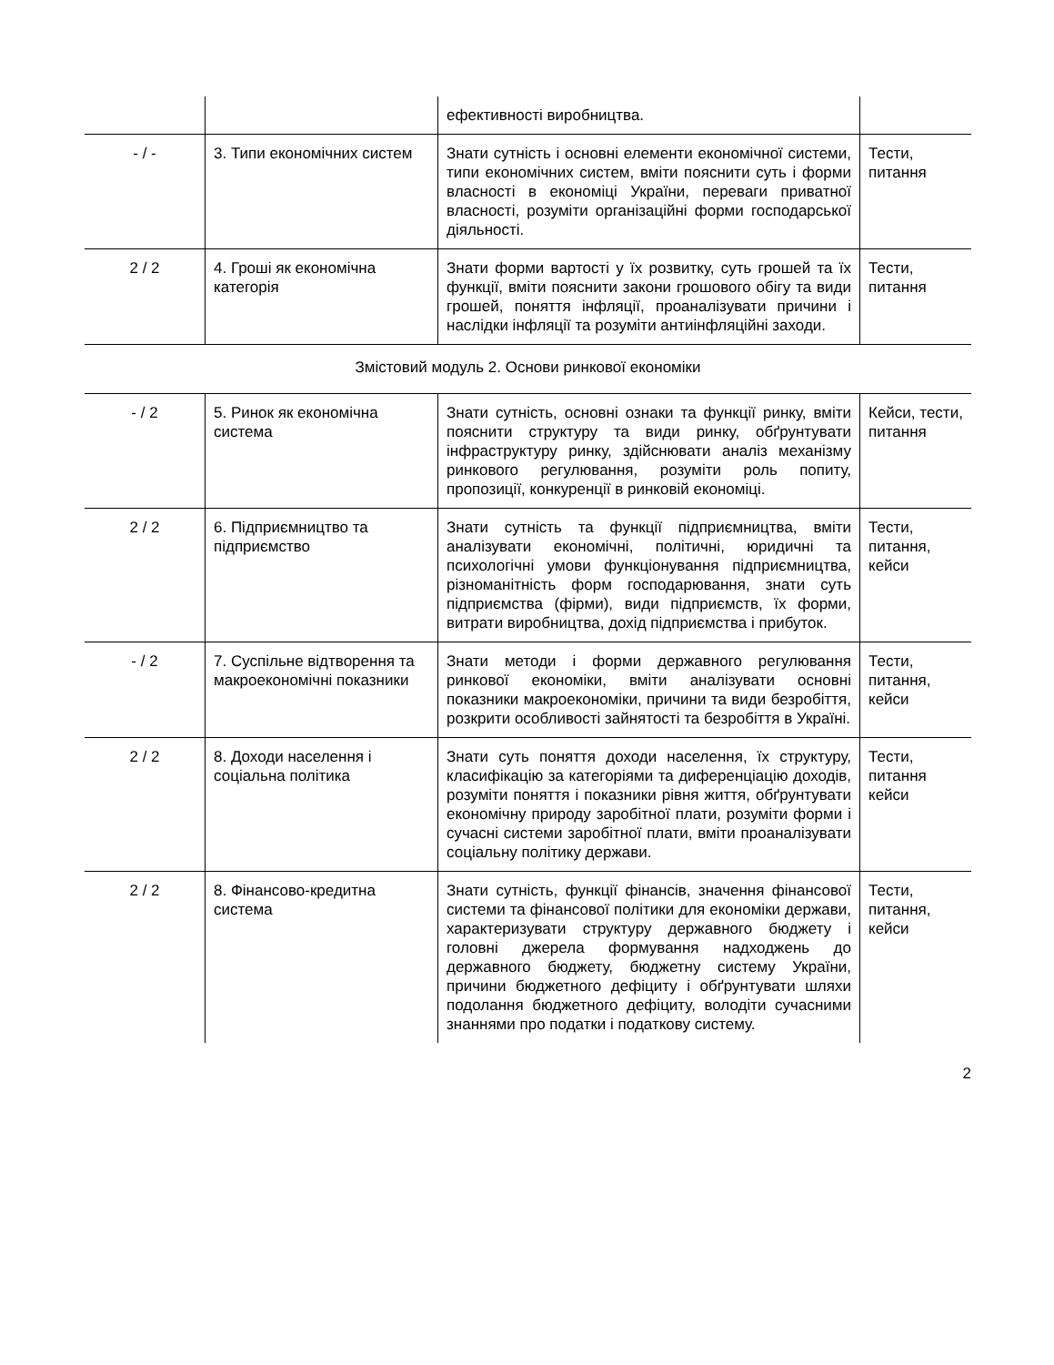| | | ефективності виробництва. | |
| - / - | 3. Типи економічних систем | Знати сутність і основні елементи економічної системи, типи економічних систем, вміти пояснити суть і форми власності в економіці України, переваги приватної власності, розуміти організаційні форми господарської діяльності. | Тести, питання |
| 2 / 2 | 4. Гроші як економічна категорія | Знати форми вартості у їх розвитку, суть грошей та їх функції, вміти пояснити закони грошового обігу та види грошей, поняття інфляції, проаналізувати причини і наслідки інфляції та розуміти антиінфляційні заходи. | Тести, питання |
| Змістовий модуль 2. Основи ринкової економіки | | | |
| - / 2 | 5. Ринок як економічна система | Знати сутність, основні ознаки та функції ринку, вміти пояснити структуру та види ринку, обґрунтувати інфраструктуру ринку, здійснювати аналіз механізму ринкового регулювання, розуміти роль попиту, пропозиції, конкуренції в ринковій економіці. | Кейси, тести, питання |
| 2 / 2 | 6. Підприємництво та підприємство | Знати сутність та функції підприємництва, вміти аналізувати економічні, політичні, юридичні та психологічні умови функціонування підприємництва, різноманітність форм господарювання, знати суть підприємства (фірми), види підприємств, їх форми, витрати виробництва, дохід підприємства і прибуток. | Тести, питання, кейси |
| - / 2 | 7. Суспільне відтворення та макроекономічні показники | Знати методи і форми державного регулювання ринкової економіки, вміти аналізувати основні показники макроекономіки, причини та види безробіття, розкрити особливості зайнятості та безробіття в Україні. | Тести, питання, кейси |
| 2 / 2 | 8. Доходи населення і соціальна політика | Знати суть поняття доходи населення, їх структуру, класифікацію за категоріями та диференціацію доходів, розуміти поняття і показники рівня життя, обґрунтувати економічну природу заробітної плати, розуміти форми і сучасні системи заробітної плати, вміти проаналізувати соціальну політику держави. | Тести, питання кейси |
| 2 / 2 | 8. Фінансово-кредитна система | Знати сутність, функції фінансів, значення фінансової системи та фінансової політики для економіки держави, характеризувати структуру державного бюджету і головні джерела формування надходжень до державного бюджету, бюджетну систему України, причини бюджетного дефіциту і обґрунтувати шляхи подолання бюджетного дефіциту, володіти сучасними знаннями про податки і податкову систему. | Тести, питання, кейси |
2